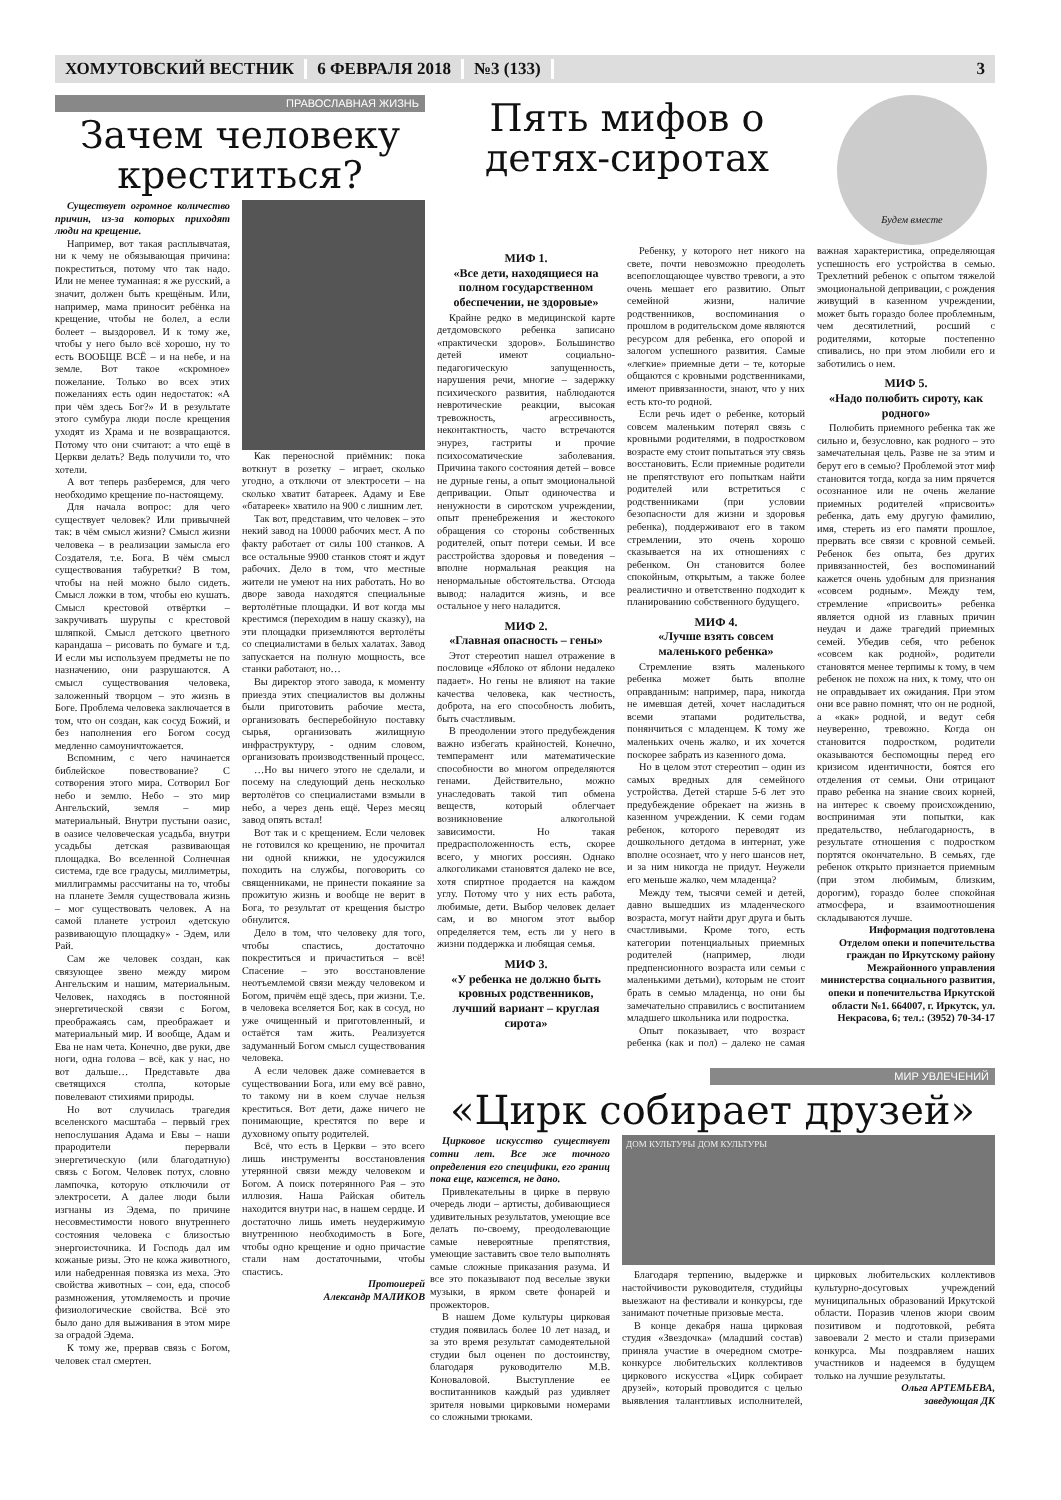ХОМУТОВСКИЙ ВЕСТНИК 6 ФЕВРАЛЯ 2018 №3 (133) 3
ПРАВОСЛАВНАЯ ЖИЗНЬ
Зачем человеку креститься?
Существует огромное количество причин, из-за которых приходят люди на крещение.
Например, вот такая расплывчатая, ни к чему не обязывающая причина: покреститься, потому что так надо. Или не менее туманная: я же русский, а значит, должен быть крещёным. Или, например, мама приносит ребёнка на крещение, чтобы не болел, а если болеет – выздоровел. И к тому же, чтобы у него было всё хорошо, ну то есть ВООБЩЕ ВСЁ – и на небе, и на земле. Вот такое «скромное» пожелание. Только во всех этих пожеланиях есть один недостаток: «А при чём здесь Бог?» И в результате этого сумбура люди после крещения уходят из Храма и не возвращаются. Потому что они считают: а что ещё в Церкви делать? Ведь получили то, что хотели.
А вот теперь разберемся, для чего необходимо крещение по-настоящему.
Для начала вопрос: для чего существует человек? Или привычней так: в чём смысл жизни? Смысл жизни человека – в реализации замысла его Создателя, т.е. Бога. В чём смысл существования табуретки? В том, чтобы на ней можно было сидеть. Смысл ложки в том, чтобы ею кушать. Смысл крестовой отвёртки – закручивать шурупы с крестовой шляпкой. Смысл детского цветного карандаша – рисовать по бумаге и т.д. И если мы используем предметы не по назначению, они разрушаются. А смысл существования человека, заложенный творцом – это жизнь в Боге. Проблема человека заключается в том, что он создан, как сосуд Божий, и без наполнения его Богом сосуд медленно самоуничтожается.
Вспомним, с чего начинается библейское повествование? С сотворения этого мира. Сотворил Бог небо и землю. Небо – это мир Ангельский, земля – мир материальный. Внутри пустыни оазис, в оазисе человеческая усадьба, внутри усадьбы детская развивающая площадка. Во вселенной Солнечная система, где все градусы, миллиметры, миллиграммы рассчитаны на то, чтобы на планете Земля существовала жизнь – мог существовать человек. А на самой планете устроил «детскую развивающую площадку» - Эдем, или Рай.
Сам же человек создан, как связующее звено между миром Ангельским и нашим, материальным. Человек, находясь в постоянной энергетической связи с Богом, преображаясь сам, преображает и материальный мир. И вообще, Адам и Ева не нам чета. Конечно, две руки, две ноги, одна голова – всё, как у нас, но вот дальше… Представьте два светящихся столпа, которые повелевают стихиями природы.
Но вот случилась трагедия вселенского масштаба – первый грех непослушания Адама и Евы – наши прародители перервали энергетическую (или благодатную) связь с Богом. Человек потух, словно лампочка, которую отключили от электросети. А далее люди были изгнаны из Эдема, по причине несовместимости нового внутреннего состояния человека с близостью энергоисточника. И Господь дал им кожаные ризы. Это не кожа животного, или набедренная повязка из меха. Это свойства животных – сон, еда, способ размножения, утомляемость и прочие физиологические свойства. Всё это было дано для выживания в этом мире за оградой Эдема.
К тому же, прервав связь с Богом, человек стал смертен.
Как переносной приёмник: пока воткнут в розетку – играет, сколько угодно, а отключи от электросети – на сколько хватит батареек. Адаму и Еве «батареек» хватило на 900 с лишним лет.
Так вот, представим, что человек – это некий завод на 10000 рабочих мест. А по факту работает от силы 100 станков. А все остальные 9900 станков стоят и ждут рабочих. Дело в том, что местные жители не умеют на них работать. Но во дворе завода находятся специальные вертолётные площадки. И вот когда мы крестимся (переходим в нашу сказку), на эти площадки приземляются вертолёты со специалистами в белых халатах. Завод запускается на полную мощность, все станки работают, но…
Вы директор этого завода, к моменту приезда этих специалистов вы должны были приготовить рабочие места, организовать бесперебойную поставку сырья, организовать жилищную инфраструктуру, - одним словом, организовать производственный процесс.
…Но вы ничего этого не сделали, и посему на следующий день несколько вертолётов со специалистами взмыли в небо, а через день ещё. Через месяц завод опять встал!
Вот так и с крещением. Если человек не готовился ко крещению, не прочитал ни одной книжки, не удосужился походить на службы, поговорить со священниками, не принести покаяние за прожитую жизнь и вообще не верит в Бога, то результат от крещения быстро обнулится.
Дело в том, что человеку для того, чтобы спастись, достаточно покреститься и причаститься – всё! Спасение – это восстановление неотъемлемой связи между человеком и Богом, причём ещё здесь, при жизни. Т.е. в человека вселяется Бог, как в сосуд, но уже очищенный и приготовленный, и остаётся там жить. Реализуется задуманный Богом смысл существования человека.
А если человек даже сомневается в существовании Бога, или ему всё равно, то такому ни в коем случае нельзя креститься. Вот дети, даже ничего не понимающие, крестятся по вере и духовному опыту родителей.
Всё, что есть в Церкви – это всего лишь инструменты восстановления утерянной связи между человеком и Богом. А поиск потерянного Рая – это иллюзия. Наша Райская обитель находится внутри нас, в нашем сердце. И достаточно лишь иметь неудержимую внутреннюю необходимость в Боге, чтобы одно крещение и одно причастие стали нам достаточными, чтобы спастись.
Протоиерей
Александр МАЛИКОВ
Пять мифов о детях-сиротах
Будем вместе
МИФ 1.
«Все дети, находящиеся на полном государственном обеспечении, не здоровые»
Крайне редко в медицинской карте детдомовского ребенка записано «практически здоров». Большинство детей имеют социально-педагогическую запущенность, нарушения речи, многие – задержку психического развития, наблюдаются невротические реакции, высокая тревожность, агрессивность, неконтактность, часто встречаются энурез, гастриты и прочие психосоматические заболевания. Причина такого состояния детей – вовсе не дурные гены, а опыт эмоциональной депривации. Опыт одиночества и ненужности в сиротском учреждении, опыт пренебрежения и жестокого обращения со стороны собственных родителей, опыт потери семьи. И все расстройства здоровья и поведения – вполне нормальная реакция на ненормальные обстоятельства. Отсюда вывод: наладится жизнь, и все остальное у него наладится.
МИФ 2.
«Главная опасность – гены»
Этот стереотип нашел отражение в пословице «Яблоко от яблони недалеко падает». Но гены не влияют на такие качества человека, как честность, доброта, на его способность любить, быть счастливым.
В преодолении этого предубеждения важно избегать крайностей. Конечно, темперамент или математические способности во многом определяются генами. Действительно, можно унаследовать такой тип обмена веществ, который облегчает возникновение алкогольной зависимости. Но такая предрасположенность есть, скорее всего, у многих россиян. Однако алкоголиками становятся далеко не все, хотя спиртное продается на каждом углу. Потому что у них есть работа, любимые, дети. Выбор человек делает сам, и во многом этот выбор определяется тем, есть ли у него в жизни поддержка и любящая семья.
МИФ 3.
«У ребенка не должно быть кровных родственников, лучший вариант – круглая сирота»
Ребенку, у которого нет никого на свете, почти невозможно преодолеть всепоглощающее чувство тревоги, а это очень мешает его развитию. Опыт семейной жизни, наличие родственников, воспоминания о прошлом в родительском доме являются ресурсом для ребенка, его опорой и залогом успешного развития. Самые «легкие» приемные дети – те, которые общаются с кровными родственниками, имеют привязанности, знают, что у них есть кто-то родной.
Если речь идет о ребенке, который совсем маленьким потерял связь с кровными родителями, в подростковом возрасте ему стоит попытаться эту связь восстановить. Если приемные родители не препятствуют его попыткам найти родителей или встретиться с родственниками (при условии безопасности для жизни и здоровья ребенка), поддерживают его в таком стремлении, это очень хорошо сказывается на их отношениях с ребенком. Он становится более спокойным, открытым, а также более реалистично и ответственно подходит к планированию собственного будущего.
МИФ 4.
«Лучше взять совсем маленького ребенка»
Стремление взять маленького ребенка может быть вполне оправданным: например, пара, никогда не имевшая детей, хочет насладиться всеми этапами родительства, понянчиться с младенцем. К тому же маленьких очень жалко, и их хочется поскорее забрать из казенного дома.
Но в целом этот стереотип – один из самых вредных для семейного устройства. Детей старше 5-6 лет это предубеждение обрекает на жизнь в казенном учреждении. К семи годам ребенок, которого переводят из дошкольного детдома в интернат, уже вполне осознает, что у него шансов нет, и за ним никогда не придут. Неужели его меньше жалко, чем младенца?
Между тем, тысячи семей и детей, давно вышедших из младенческого возраста, могут найти друг друга и быть счастливыми. Кроме того, есть категории потенциальных приемных родителей (например, люди предпенсионного возраста или семьи с маленькими детьми), которым не стоит брать в семью младенца, но они бы замечательно справились с воспитанием младшего школьника или подростка.
Опыт показывает, что возраст ребенка (как и пол) – далеко не самая важная характеристика, определяющая успешность его устройства в семью. Трехлетний ребенок с опытом тяжелой эмоциональной депривации, с рождения живущий в казенном учреждении, может быть гораздо более проблемным, чем десятилетний, росший с родителями, которые постепенно спивались, но при этом любили его и заботились о нем.
МИФ 5.
«Надо полюбить сироту, как родного»
Полюбить приемного ребенка так же сильно и, безусловно, как родного – это замечательная цель. Разве не за этим и берут его в семью? Проблемой этот миф становится тогда, когда за ним прячется осознанное или не очень желание приемных родителей «присвоить» ребенка, дать ему другую фамилию, имя, стереть из его памяти прошлое, прервать все связи с кровной семьей. Ребенок без опыта, без других привязанностей, без воспоминаний кажется очень удобным для признания «совсем родным». Между тем, стремление «присвоить» ребенка является одной из главных причин неудач и даже трагедий приемных семей. Убедив себя, что ребенок «совсем как родной», родители становятся менее терпимы к тому, в чем ребенок не похож на них, к тому, что он не оправдывает их ожидания. При этом они все равно помнят, что он не родной, а «как» родной, и ведут себя неуверенно, тревожно. Когда он становится подростком, родители оказываются беспомощны перед его кризисом идентичности, боятся его отделения от семьи. Они отрицают право ребенка на знание своих корней, на интерес к своему происхождению, воспринимая эти попытки, как предательство, неблагодарность, в результате отношения с подростком портятся окончательно. В семьях, где ребенок открыто признается приемным (при этом любимым, близким, дорогим), гораздо более спокойная атмосфера, и взаимоотношения складываются лучше.
Информация подготовлена Отделом опеки и попечительства граждан по Иркутскому району Межрайонного управления министерства социального развития, опеки и попечительства Иркутской области №1. 664007, г. Иркутск, ул. Некрасова, 6; тел.: (3952) 70-34-17
МИР УВЛЕЧЕНИЙ
«Цирк собирает друзей»
Цирковое искусство существует сотни лет. Все же точного определения его специфики, его границ пока еще, кажется, не дано.
Привлекательны в цирке в первую очередь люди – артисты, добивающиеся удивительных результатов, умеющие все делать по-своему, преодолевающие самые невероятные препятствия, умеющие заставить свое тело выполнять самые сложные приказания разума. И все это показывают под веселые звуки музыки, в ярком свете фонарей и прожекторов.
В нашем Доме культуры цирковая студия появилась более 10 лет назад, и за это время результат самодеятельной студии был оценен по достоинству, благодаря руководителю М.В. Коноваловой. Выступление ее воспитанников каждый раз удивляет зрителя новыми цирковыми номерами со сложными трюками.
ДОМ КУЛЬТУРЫ ДОМ КУЛЬТУРЫ
Благодаря терпению, выдержке и настойчивости руководителя, студийцы выезжают на фестивали и конкурсы, где занимают почетные призовые места.
В конце декабря наша цирковая студия «Звездочка» (младший состав) приняла участие в очередном смотре-конкурсе любительских коллективов циркового искусства «Цирк собирает друзей», который проводится с целью выявления талантливых исполнителей, цирковых любительских коллективов культурно-досуговых учреждений муниципальных образований Иркутской области. Поразив членов жюри своим позитивом и подготовкой, ребята завоевали 2 место и стали призерами конкурса. Мы поздравляем наших участников и надеемся в будущем только на лучшие результаты.
Ольга АРТЕМЬЕВА,
заведующая ДК